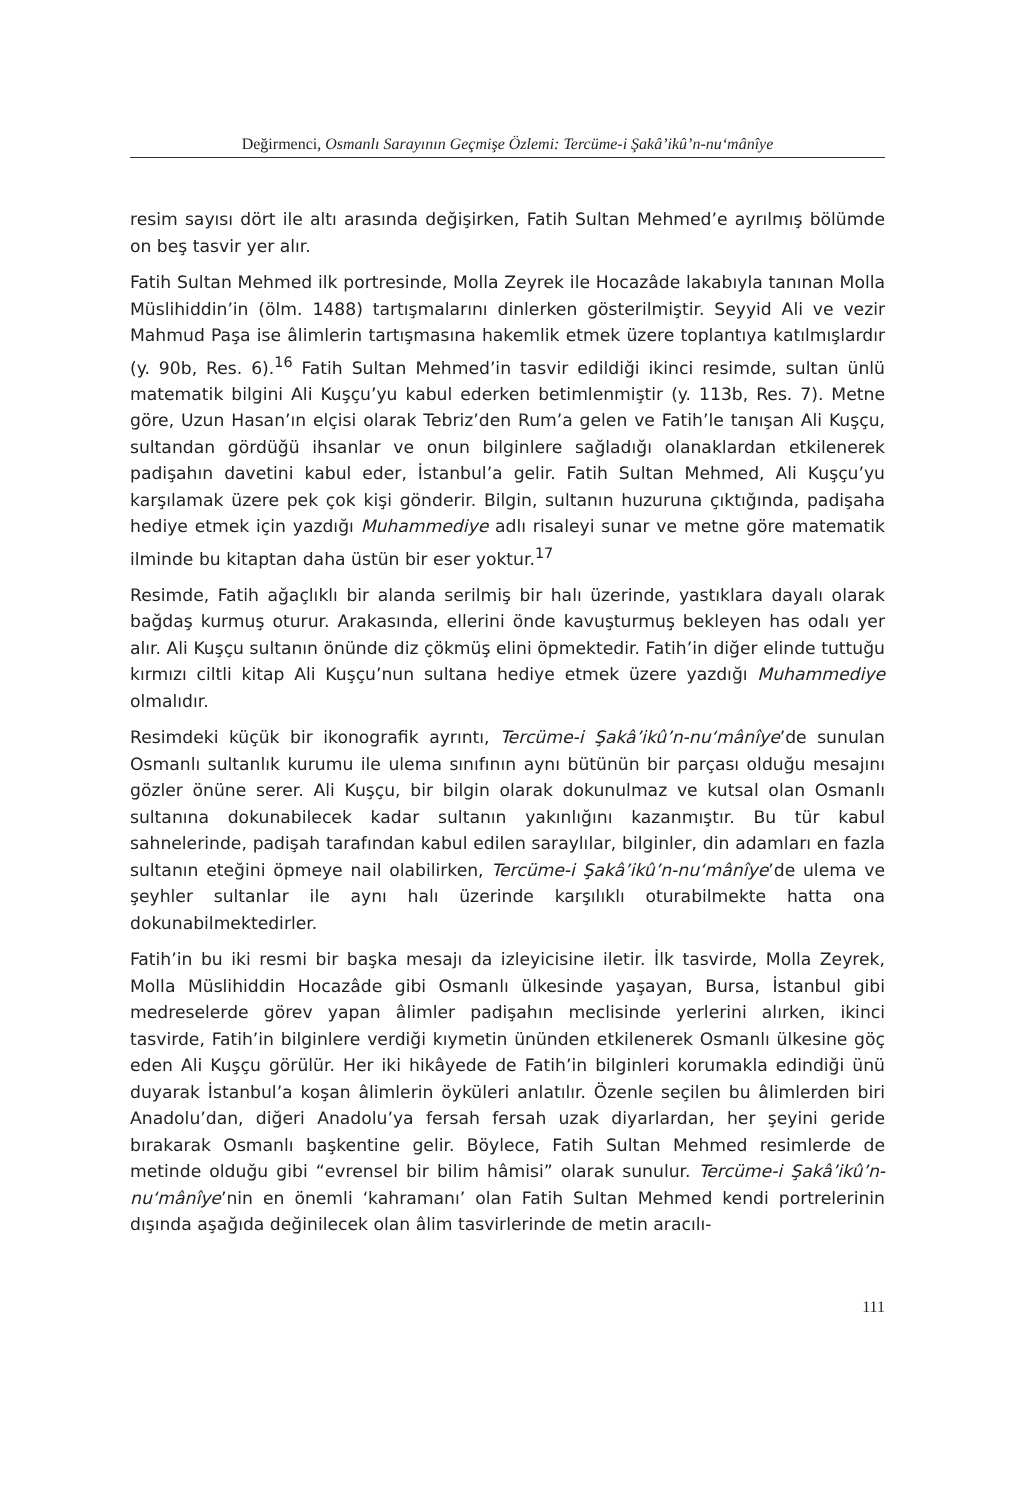Değirmenci, Osmanlı Sarayının Geçmişe Özlemi: Tercüme-i Şakâ’ikû’n-nu‘mânîye
resim sayısı dört ile altı arasında değişirken, Fatih Sultan Mehmed’e ayrılmış bölümde on beş tasvir yer alır.
Fatih Sultan Mehmed ilk portresinde, Molla Zeyrek ile Hocazâde lakabıyla tanınan Molla Müslihiddin’in (ölm. 1488) tartışmalarını dinlerken gösterilmiştir. Seyyid Ali ve vezir Mahmud Paşa ise âlimlerin tartışmasına hakemlik etmek üzere toplantıya katılmışlardır (y. 90b, Res. 6).<sup>16</sup> Fatih Sultan Mehmed’in tasvir edildiği ikinci resimde, sultan ünlü matematik bilgini Ali Kuşçu’yu kabul ederken betimlenmiştir (y. 113b, Res. 7). Metne göre, Uzun Hasan’ın elçisi olarak Tebriz’den Rum’a gelen ve Fatih’le tanışan Ali Kuşçu, sultandan gördüğü ihsanlar ve onun bilginlere sağladığı olanaklardan etkilenerek padişahın davetini kabul eder, İstanbul’a gelir. Fatih Sultan Mehmed, Ali Kuşçu’yu karşılamak üzere pek çok kişi gönderir. Bilgin, sultanın huzuruna çıktığında, padişaha hediye etmek için yazdığı Muhammediye adlı risaleyi sunar ve metne göre matematik ilminde bu kitaptan daha üstün bir eser yoktur.<sup>17</sup>
Resimde, Fatih ağaçlıklı bir alanda serilmiş bir halı üzerinde, yastıklara dayalı olarak bağdaş kurmuş oturur. Arakasında, ellerini önde kavuşturmuş bekleyen has odalı yer alır. Ali Kuşçu sultanın önünde diz çökmüş elini öpmektedir. Fatih’in diğer elinde tuttuğu kırmızı ciltli kitap Ali Kuşçu’nun sultana hediye etmek üzere yazdığı Muhammediye olmalıdır.
Resimdeki küçük bir ikonografik ayrıntı, Tercüme-i Şakâ’ikû’n-nu‘mânîye’de sunulan Osmanlı sultanlık kurumu ile ulema sınıfının aynı bütünün bir parçası olduğu mesajını gözler önüne serer. Ali Kuşçu, bir bilgin olarak dokunulmaz ve kutsal olan Osmanlı sultanına dokunabilecek kadar sultanın yakınlığını kazanmıştır. Bu tür kabul sahnelerinde, padişah tarafından kabul edilen saraylılar, bilginler, din adamları en fazla sultanın eteğini öpmeye nail olabilirken, Tercüme-i Şakâ’ikû’n-nu‘mânîye’de ulema ve şeyhler sultanlar ile aynı halı üzerinde karşılıklı oturabilmekte hatta ona dokunabilmektedirler.
Fatih’in bu iki resmi bir başka mesajı da izleyicisine iletir. İlk tasvirde, Molla Zeyrek, Molla Müslihiddin Hocazâde gibi Osmanlı ülkesinde yaşayan, Bursa, İstanbul gibi medreselerde görev yapan âlimler padişahın meclisinde yerlerini alırken, ikinci tasvirde, Fatih’in bilginlere verdiği kıymetin ününden etkilenerek Osmanlı ülkesine göç eden Ali Kuşçu görülür. Her iki hikâyede de Fatih’in bilginleri korumakla edindiği ünü duyarak İstanbul’a koşan âlimlerin öyküleri anlatılır. Özenle seçilen bu âlimlerden biri Anadolu’dan, diğeri Anadolu’ya fersah fersah uzak diyarlardan, her şeyini geride bırakarak Osmanlı başkentine gelir. Böylece, Fatih Sultan Mehmed resimlerde de metinde olduğu gibi “evrensel bir bilim hâmisi” olarak sunulur. Tercüme-i Şakâ’ikû’n-nu‘mânîye’nin en önemli ‘kahramanı’ olan Fatih Sultan Mehmed kendi portrelerinin dışında aşağıda değinilecek olan âlim tasvirlerinde de metin aracılı-
111